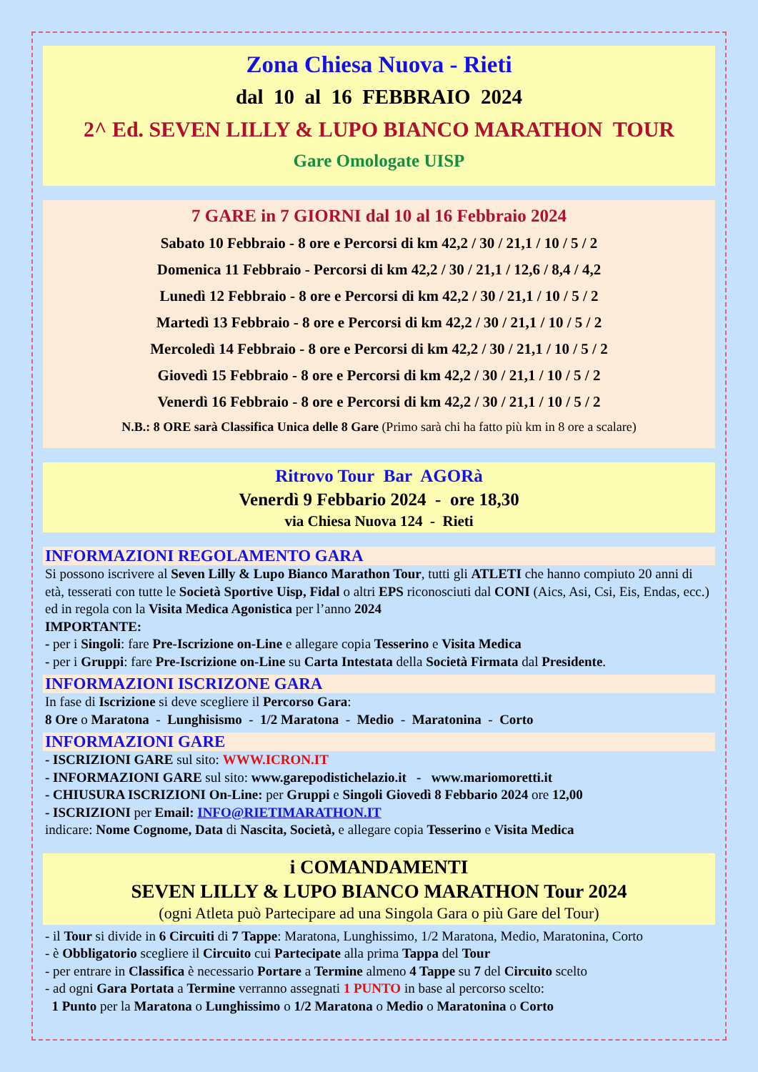Zona Chiesa Nuova - Rieti
dal 10 al 16 FEBBRAIO 2024
2^ Ed. SEVEN LILLY & LUPO BIANCO MARATHON TOUR
Gare Omologate UISP
7 GARE in 7 GIORNI dal 10 al 16 Febbraio 2024
Sabato 10 Febbraio - 8 ore e Percorsi di km 42,2 / 30 / 21,1 / 10 / 5 / 2
Domenica 11 Febbraio - Percorsi di km 42,2 / 30 / 21,1 / 12,6 / 8,4 / 4,2
Lunedì 12 Febbraio - 8 ore e Percorsi di km 42,2 / 30 / 21,1 / 10 / 5 / 2
Martedì 13 Febbraio - 8 ore e Percorsi di km 42,2 / 30 / 21,1 / 10 / 5 / 2
Mercoledì 14 Febbraio - 8 ore e Percorsi di km 42,2 / 30 / 21,1 / 10 / 5 / 2
Giovedì 15 Febbraio - 8 ore e Percorsi di km 42,2 / 30 / 21,1 / 10 / 5 / 2
Venerdì 16 Febbraio - 8 ore e Percorsi di km 42,2 / 30 / 21,1 / 10 / 5 / 2
N.B.: 8 ORE sarà Classifica Unica delle 8 Gare (Primo sarà chi ha fatto più km in 8 ore a scalare)
Ritrovo Tour Bar AGORà
Venerdì 9 Febbario 2024 - ore 18,30
via Chiesa Nuova 124 - Rieti
INFORMAZIONI REGOLAMENTO GARA
Si possono iscrivere al Seven Lilly & Lupo Bianco Marathon Tour, tutti gli ATLETI che hanno compiuto 20 anni di età, tesserati con tutte le Società Sportive Uisp, Fidal o altri EPS riconosciuti dal CONI (Aics, Asi, Csi, Eis, Endas, ecc.) ed in regola con la Visita Medica Agonistica per l’anno 2024
IMPORTANTE:
- per i Singoli: fare Pre-Iscrizione on-Line e allegare copia Tesserino e Visita Medica
- per i Gruppi: fare Pre-Iscrizione on-Line su Carta Intestata della Società Firmata dal Presidente.
INFORMAZIONI ISCRIZONE GARA
In fase di Iscrizione si deve scegliere il Percorso Gara:
8 Ore o Maratona - Lunghisismo - 1/2 Maratona - Medio - Maratonina - Corto
INFORMAZIONI GARE
- ISCRIZIONI GARE sul sito: WWW.ICRON.IT
- INFORMAZIONI GARE sul sito: www.garepodistichelazio.it - www.mariomoretti.it
- CHIUSURA ISCRIZIONI On-Line: per Gruppi e Singoli Giovedì 8 Febbario 2024 ore 12,00
- ISCRIZIONI per Email: INFO@RIETIMARATHON.IT
indicare: Nome Cognome, Data di Nascita, Società, e allegare copia Tesserino e Visita Medica
i COMANDAMENTI
SEVEN LILLY & LUPO BIANCO MARATHON Tour 2024
(ogni Atleta può Partecipare ad una Singola Gara o più Gare del Tour)
- il Tour si divide in 6 Circuiti di 7 Tappe: Maratona, Lunghissimo, 1/2 Maratona, Medio, Maratonina, Corto
- è Obbligatorio scegliere il Circuito cui Partecipate alla prima Tappa del Tour
- per entrare in Classifica è necessario Portare a Termine almeno 4 Tappe su 7 del Circuito scelto
- ad ogni Gara Portata a Termine verranno assegnati 1 PUNTO in base al percorso scelto:
1 Punto per la Maratona o Lunghissimo o 1/2 Maratona o Medio o Maratonina o Corto